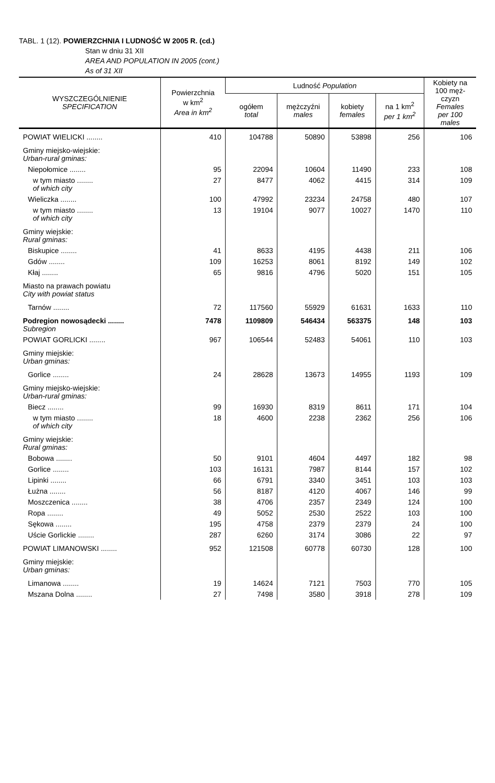TABL. 1 (12). POWIERZCHNIA I LUDNOŚĆ W 2005 R. (cd.)
Stan w dniu 31 XII
AREA AND POPULATION IN 2005 (cont.)
As of 31 XII
| WYSZCZEGÓLNIENIE SPECIFICATION | Powierzchnia w km<sup>2</sup> Area in km<sup>2</sup> | Ludność Population | | | | Kobiety na 100 męż- czyzn Females per 100 males |
| --- | --- | --- | --- | --- | --- | --- |
| | | ogółem total | mężczyźni males | kobiety females | na 1 km<sup>2</sup> per 1 km<sup>2</sup> | |
| POWIAT WIELICKI ........ | 410 | 104788 | 50890 | 53898 | 256 | 106 |
| Gminy miejsko-wiejskie: Urban-rural gminas: | | | | | | |
| Niepołomice ........ | 95 | 22094 | 10604 | 11490 | 233 | 108 |
| w tym miasto ........ of which city | 27 | 8477 | 4062 | 4415 | 314 | 109 |
| Wieliczka ........ | 100 | 47992 | 23234 | 24758 | 480 | 107 |
| w tym miasto ........ of which city | 13 | 19104 | 9077 | 10027 | 1470 | 110 |
| Gminy wiejskie: Rural gminas: | | | | | | |
| Biskupice ........ | 41 | 8633 | 4195 | 4438 | 211 | 106 |
| Gdów ........ | 109 | 16253 | 8061 | 8192 | 149 | 102 |
| Kłaj ........ | 65 | 9816 | 4796 | 5020 | 151 | 105 |
| Miasto na prawach powiatu City with powiat status | | | | | | |
| Tarnów ........ | 72 | 117560 | 55929 | 61631 | 1633 | 110 |
| Podregion nowosądecki ........ Subregion | 7478 | 1109809 | 546434 | 563375 | 148 | 103 |
| POWIAT GORLICKI ........ | 967 | 106544 | 52483 | 54061 | 110 | 103 |
| Gminy miejskie: Urban gminas: | | | | | | |
| Gorlice ........ | 24 | 28628 | 13673 | 14955 | 1193 | 109 |
| Gminy miejsko-wiejskie: Urban-rural gminas: | | | | | | |
| Biecz ........ | 99 | 16930 | 8319 | 8611 | 171 | 104 |
| w tym miasto ........ of which city | 18 | 4600 | 2238 | 2362 | 256 | 106 |
| Gminy wiejskie: Rural gminas: | | | | | | |
| Bobowa ........ | 50 | 9101 | 4604 | 4497 | 182 | 98 |
| Gorlice ........ | 103 | 16131 | 7987 | 8144 | 157 | 102 |
| Lipinki ........ | 66 | 6791 | 3340 | 3451 | 103 | 103 |
| Łużna ........ | 56 | 8187 | 4120 | 4067 | 146 | 99 |
| Moszczenica ........ | 38 | 4706 | 2357 | 2349 | 124 | 100 |
| Ropa ........ | 49 | 5052 | 2530 | 2522 | 103 | 100 |
| Sękowa ........ | 195 | 4758 | 2379 | 2379 | 24 | 100 |
| Uście Gorlickie ........ | 287 | 6260 | 3174 | 3086 | 22 | 97 |
| POWIAT LIMANOWSKI ........ | 952 | 121508 | 60778 | 60730 | 128 | 100 |
| Gminy miejskie: Urban gminas: | | | | | | |
| Limanowa ........ | 19 | 14624 | 7121 | 7503 | 770 | 105 |
| Mszana Dolna ........ | 27 | 7498 | 3580 | 3918 | 278 | 109 |